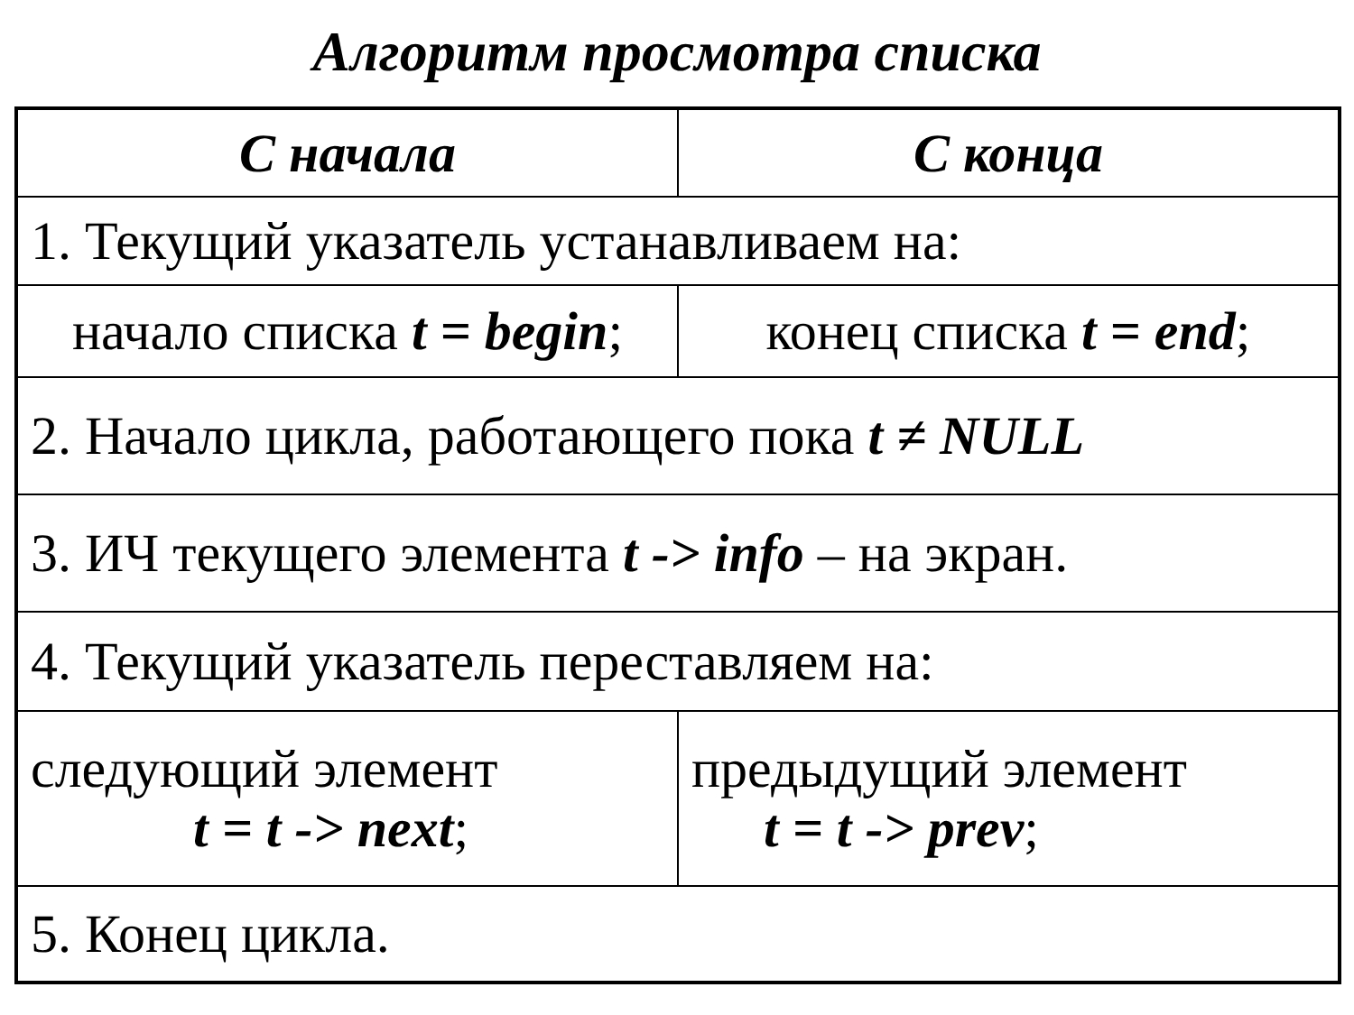Алгоритм просмотра списка
| С начала | С конца |
| --- | --- |
| 1. Текущий указатель устанавливаем на: | |
| начало списка t = begin ; | конец списка t = end ; |
| 2. Начало цикла, работающего пока t ≠ NULL | |
| 3. ИЧ текущего элемента t -> info – на экран. | |
| 4. Текущий указатель переставляем на: | |
| следующий элемент t = t -> next ; | предыдущий элемент t = t -> prev ; |
| 5. Конец цикла. | |